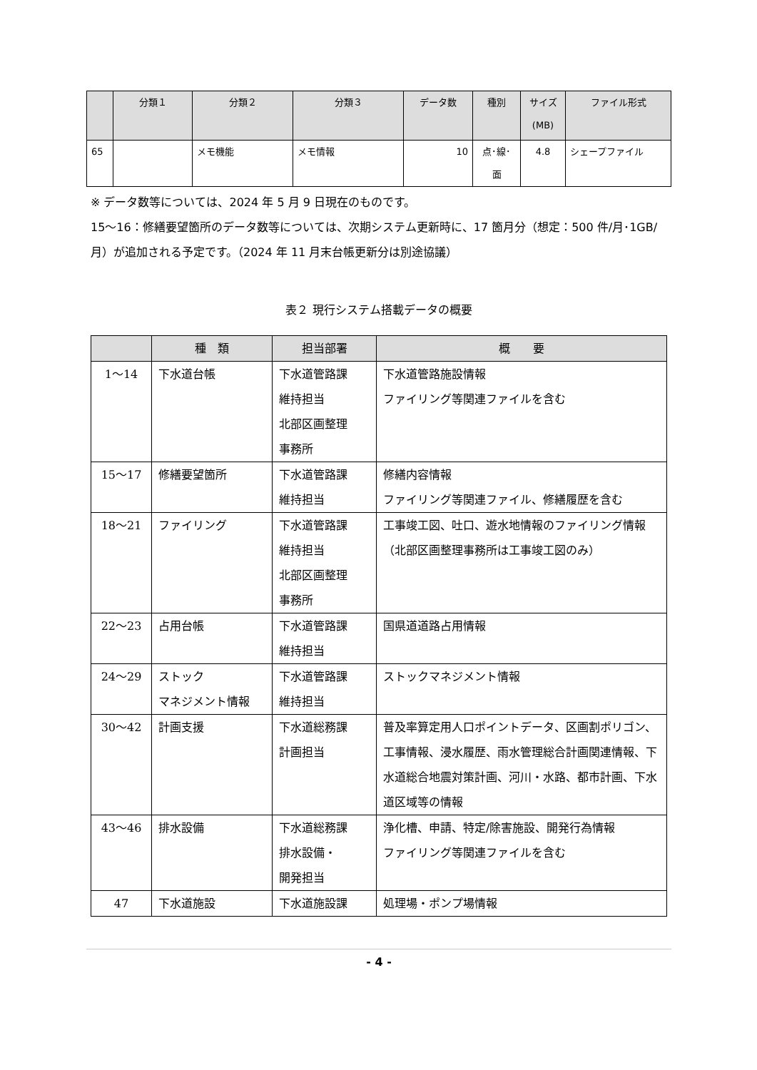| | 分類１ | 分類２ | 分類３ | データ数 | 種別 | サイズ (MB) | ファイル形式 |
| --- | --- | --- | --- | --- | --- | --- | --- |
| 65 | | メモ機能 | メモ情報 | 10 | 点･線･ 面 | 4.8 | シェープファイル |
※ データ数等については、2024 年 5 月 9 日現在のものです。
15～16：修繕要望箇所のデータ数等については、次期システム更新時に、17 箇月分（想定：500 件/月･1GB/月）が追加される予定です。（2024 年 11 月末台帳更新分は別途協議）
表２ 現行システム搭載データの概要
| | 種 類 | 担当部署 | 概 要 |
| --- | --- | --- | --- |
| 1～14 | 下水道台帳 | 下水道管路課 維持担当 北部区画整理 事務所 | 下水道管路施設情報 ファイリング等関連ファイルを含む |
| 15～17 | 修繕要望箇所 | 下水道管路課 維持担当 | 修繕内容情報 ファイリング等関連ファイル、修繕履歴を含む |
| 18～21 | ファイリング | 下水道管路課 維持担当 北部区画整理 事務所 | 工事竣工図、吐口、遊水地情報のファイリング情報 （北部区画整理事務所は工事竣工図のみ） |
| 22～23 | 占用台帳 | 下水道管路課 維持担当 | 国県道道路占用情報 |
| 24～29 | ストック マネジメント情報 | 下水道管路課 維持担当 | ストックマネジメント情報 |
| 30～42 | 計画支援 | 下水道総務課 計画担当 | 普及率算定用人口ポイントデータ、区画割ポリゴン、工事情報、浸水履歴、雨水管理総合計画関連情報、下水道総合地震対策計画、河川・水路、都市計画、下水道区域等の情報 |
| 43～46 | 排水設備 | 下水道総務課 排水設備・ 開発担当 | 浄化槽、申請、特定/除害施設、開発行為情報 ファイリング等関連ファイルを含む |
| 47 | 下水道施設 | 下水道施設課 | 処理場・ポンプ場情報 |
- 4 -